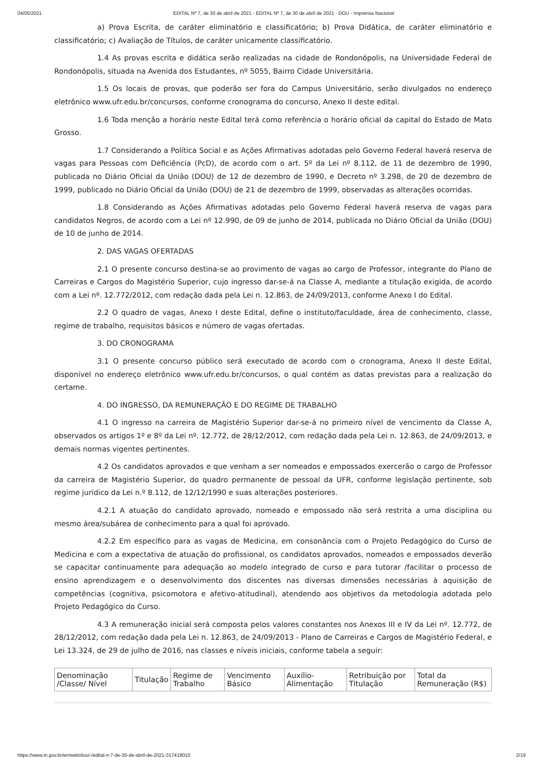04/05/2021 EDITAL Nº 7, de 30 de abril de 2021 - EDITAL Nº 7, de 30 de abril de 2021 - DOU - Imprensa Nacional
a) Prova Escrita, de caráter eliminatório e classificatório; b) Prova Didática, de caráter eliminatório e classificatório; c) Avaliação de Títulos, de caráter unicamente classificatório.
1.4 As provas escrita e didática serão realizadas na cidade de Rondonópolis, na Universidade Federal de Rondonópolis, situada na Avenida dos Estudantes, nº 5055, Bairro Cidade Universitária.
1.5 Os locais de provas, que poderão ser fora do Campus Universitário, serão divulgados no endereço eletrônico www.ufr.edu.br/concursos, conforme cronograma do concurso, Anexo II deste edital.
1.6 Toda menção a horário neste Edital terá como referência o horário oficial da capital do Estado de Mato Grosso.
1.7 Considerando a Política Social e as Ações Afirmativas adotadas pelo Governo Federal haverá reserva de vagas para Pessoas com Deficiência (PcD), de acordo com o art. 5º da Lei nº 8.112, de 11 de dezembro de 1990, publicada no Diário Oficial da União (DOU) de 12 de dezembro de 1990, e Decreto nº 3.298, de 20 de dezembro de 1999, publicado no Diário Oficial da União (DOU) de 21 de dezembro de 1999, observadas as alterações ocorridas.
1.8 Considerando as Ações Afirmativas adotadas pelo Governo Federal haverá reserva de vagas para candidatos Negros, de acordo com a Lei nº 12.990, de 09 de junho de 2014, publicada no Diário Oficial da União (DOU) de 10 de junho de 2014.
2. DAS VAGAS OFERTADAS
2.1 O presente concurso destina-se ao provimento de vagas ao cargo de Professor, integrante do Plano de Carreiras e Cargos do Magistério Superior, cujo ingresso dar-se-á na Classe A, mediante a titulação exigida, de acordo com a Lei nº. 12.772/2012, com redação dada pela Lei n. 12.863, de 24/09/2013, conforme Anexo I do Edital.
2.2 O quadro de vagas, Anexo I deste Edital, define o instituto/faculdade, área de conhecimento, classe, regime de trabalho, requisitos básicos e número de vagas ofertadas.
3. DO CRONOGRAMA
3.1 O presente concurso público será executado de acordo com o cronograma, Anexo II deste Edital, disponível no endereço eletrônico www.ufr.edu.br/concursos, o qual contém as datas previstas para a realização do certame.
4. DO INGRESSO, DA REMUNERAÇÃO E DO REGIME DE TRABALHO
4.1 O ingresso na carreira de Magistério Superior dar-se-á no primeiro nível de vencimento da Classe A, observados os artigos 1º e 8º da Lei nº. 12.772, de 28/12/2012, com redação dada pela Lei n. 12.863, de 24/09/2013, e demais normas vigentes pertinentes.
4.2 Os candidatos aprovados e que venham a ser nomeados e empossados exercerão o cargo de Professor da carreira de Magistério Superior, do quadro permanente de pessoal da UFR, conforme legislação pertinente, sob regime jurídico da Lei n.º 8.112, de 12/12/1990 e suas alterações posteriores.
4.2.1 A atuação do candidato aprovado, nomeado e empossado não será restrita a uma disciplina ou mesmo área/subárea de conhecimento para a qual foi aprovado.
4.2.2 Em específico para as vagas de Medicina, em consonância com o Projeto Pedagógico do Curso de Medicina e com a expectativa de atuação do profissional, os candidatos aprovados, nomeados e empossados deverão se capacitar continuamente para adequação ao modelo integrado de curso e para tutorar /facilitar o processo de ensino aprendizagem e o desenvolvimento dos discentes nas diversas dimensões necessárias à aquisição de competências (cognitiva, psicomotora e afetivo-atitudinal), atendendo aos objetivos da metodologia adotada pelo Projeto Pedagógico do Curso.
4.3 A remuneração inicial será composta pelos valores constantes nos Anexos III e IV da Lei nº. 12.772, de 28/12/2012, com redação dada pela Lei n. 12.863, de 24/09/2013 - Plano de Carreiras e Cargos de Magistério Federal, e Lei 13.324, de 29 de julho de 2016, nas classes e níveis iniciais, conforme tabela a seguir:
| Denominação /Classe/ Nível | Titulação | Regime de Trabalho | Vencimento Básico | Auxílio-Alimentação | Retribuição por Titulação | Total da Remuneração (R$) |
https://www.in.gov.br/en/web/dou/-/edital-n-7-de-30-de-abril-de-2021-317418010 2/19